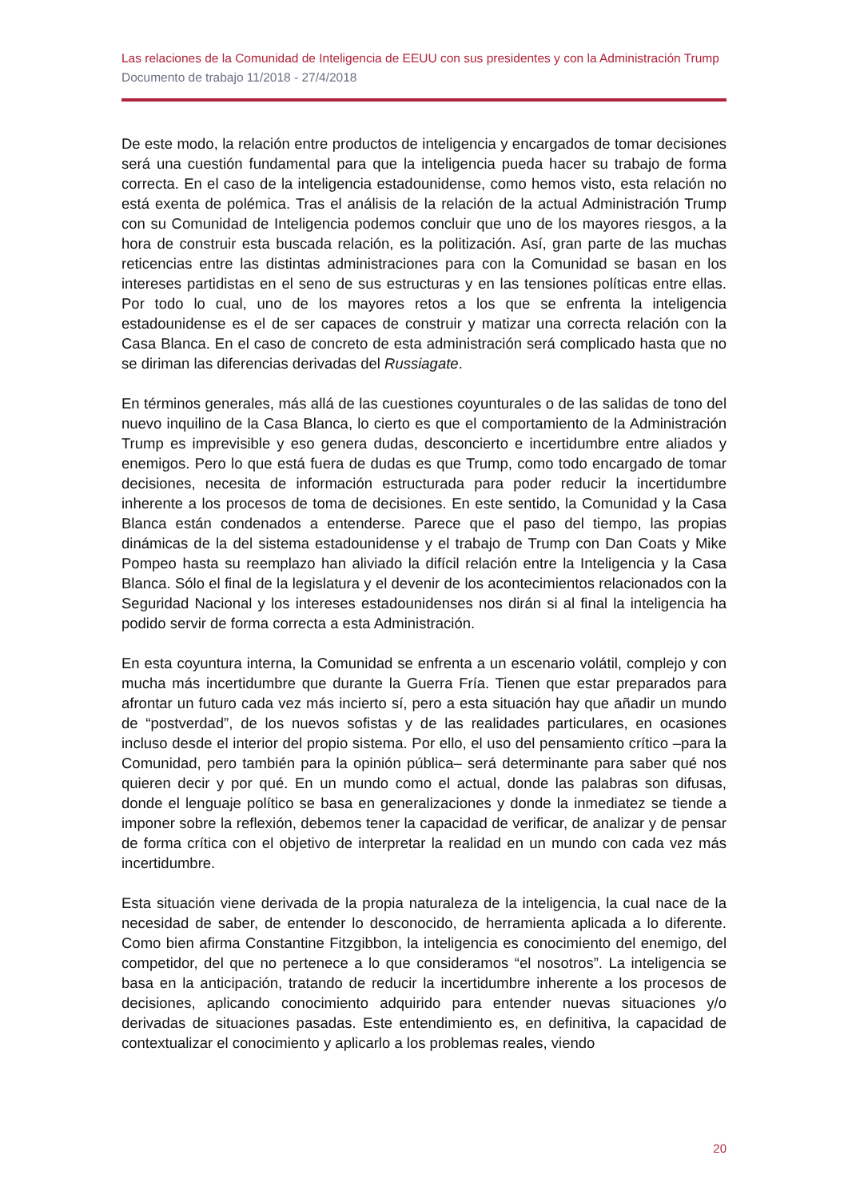Las relaciones de la Comunidad de Inteligencia de EEUU con sus presidentes y con la Administración Trump
Documento de trabajo 11/2018 - 27/4/2018
De este modo, la relación entre productos de inteligencia y encargados de tomar decisiones será una cuestión fundamental para que la inteligencia pueda hacer su trabajo de forma correcta. En el caso de la inteligencia estadounidense, como hemos visto, esta relación no está exenta de polémica. Tras el análisis de la relación de la actual Administración Trump con su Comunidad de Inteligencia podemos concluir que uno de los mayores riesgos, a la hora de construir esta buscada relación, es la politización. Así, gran parte de las muchas reticencias entre las distintas administraciones para con la Comunidad se basan en los intereses partidistas en el seno de sus estructuras y en las tensiones políticas entre ellas. Por todo lo cual, uno de los mayores retos a los que se enfrenta la inteligencia estadounidense es el de ser capaces de construir y matizar una correcta relación con la Casa Blanca. En el caso de concreto de esta administración será complicado hasta que no se diriman las diferencias derivadas del Russiagate.
En términos generales, más allá de las cuestiones coyunturales o de las salidas de tono del nuevo inquilino de la Casa Blanca, lo cierto es que el comportamiento de la Administración Trump es imprevisible y eso genera dudas, desconcierto e incertidumbre entre aliados y enemigos. Pero lo que está fuera de dudas es que Trump, como todo encargado de tomar decisiones, necesita de información estructurada para poder reducir la incertidumbre inherente a los procesos de toma de decisiones. En este sentido, la Comunidad y la Casa Blanca están condenados a entenderse. Parece que el paso del tiempo, las propias dinámicas de la del sistema estadounidense y el trabajo de Trump con Dan Coats y Mike Pompeo hasta su reemplazo han aliviado la difícil relación entre la Inteligencia y la Casa Blanca. Sólo el final de la legislatura y el devenir de los acontecimientos relacionados con la Seguridad Nacional y los intereses estadounidenses nos dirán si al final la inteligencia ha podido servir de forma correcta a esta Administración.
En esta coyuntura interna, la Comunidad se enfrenta a un escenario volátil, complejo y con mucha más incertidumbre que durante la Guerra Fría. Tienen que estar preparados para afrontar un futuro cada vez más incierto sí, pero a esta situación hay que añadir un mundo de “postverdad”, de los nuevos sofistas y de las realidades particulares, en ocasiones incluso desde el interior del propio sistema. Por ello, el uso del pensamiento crítico –para la Comunidad, pero también para la opinión pública– será determinante para saber qué nos quieren decir y por qué. En un mundo como el actual, donde las palabras son difusas, donde el lenguaje político se basa en generalizaciones y donde la inmediatez se tiende a imponer sobre la reflexión, debemos tener la capacidad de verificar, de analizar y de pensar de forma crítica con el objetivo de interpretar la realidad en un mundo con cada vez más incertidumbre.
Esta situación viene derivada de la propia naturaleza de la inteligencia, la cual nace de la necesidad de saber, de entender lo desconocido, de herramienta aplicada a lo diferente. Como bien afirma Constantine Fitzgibbon, la inteligencia es conocimiento del enemigo, del competidor, del que no pertenece a lo que consideramos “el nosotros”. La inteligencia se basa en la anticipación, tratando de reducir la incertidumbre inherente a los procesos de decisiones, aplicando conocimiento adquirido para entender nuevas situaciones y/o derivadas de situaciones pasadas. Este entendimiento es, en definitiva, la capacidad de contextualizar el conocimiento y aplicarlo a los problemas reales, viendo
20